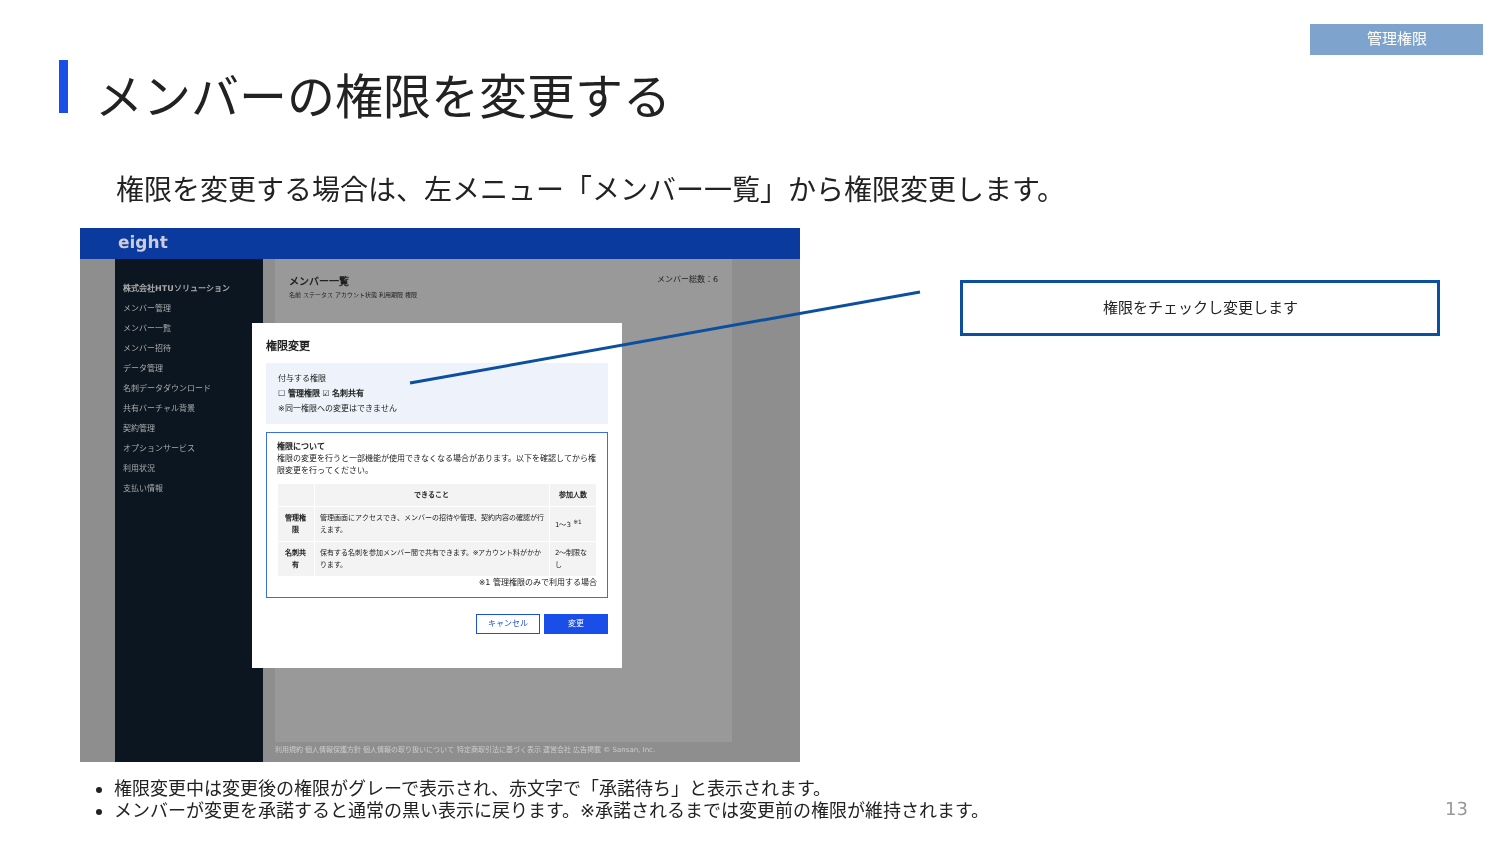管理権限
メンバーの権限を変更する
権限を変更する場合は、左メニュー「メンバー一覧」から権限変更します。
eight
株式会社HTUソリューション
メンバー管理
メンバー一覧
メンバー招待
データ管理
名刺データダウンロード
共有バーチャル背景
契約管理
オプションサービス
利用状況
支払い情報
メンバー一覧 メンバー総数：6
名前 ステータス アカウント状態 利用期限 権限
利用規約 個人情報保護方針 個人情報の取り扱いについて 特定商取引法に基づく表示 運営会社 広告掲載 © Sansan, Inc.
権限変更
付与する権限
☐ 管理権限 ☑ 名刺共有
※同一権限への変更はできません
権限について
権限の変更を行うと一部機能が使用できなくなる場合があります。以下を確認してから権限変更を行ってください。
| | できること | 参加人数 |
| --- | --- | --- |
| 管理権限 | 管理画面にアクセスでき、メンバーの招待や管理、契約内容の確認が行えます。 | 1～3 <sup>※1</sup> |
| 名刺共有 | 保有する名刺を参加メンバー間で共有できます。※アカウント料がかかります。 | 2～制限なし |
※1 管理権限のみで利用する場合
キャンセル 変更
権限をチェックし変更します
権限変更中は変更後の権限がグレーで表示され、赤文字で「承諾待ち」と表示されます。
メンバーが変更を承諾すると通常の黒い表示に戻ります。※承諾されるまでは変更前の権限が維持されます。
13